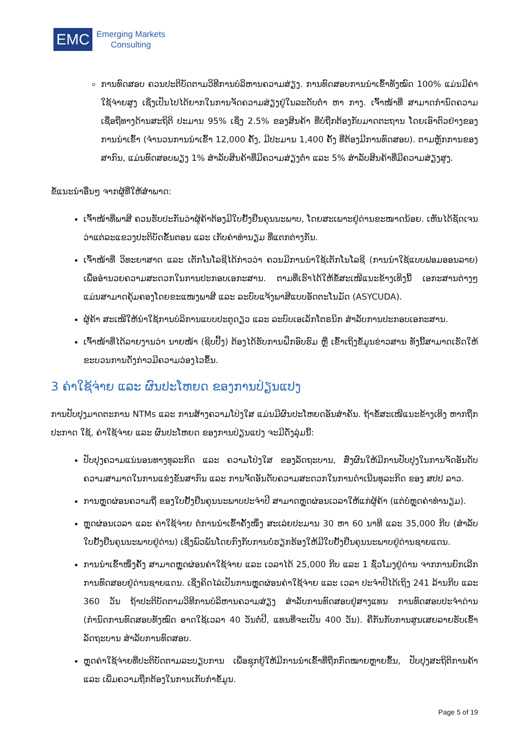EMC
Emerging Markets
Consulting
ການທົດສອບ ຄວນປະຕິບັດຕາມວິທີການບໍລິຫານຄວາມສ່ຽງ. ການທົດສອບການນຳເຂົ້າທັງໝົດ 100% ແມ່ນມີຄ່າໃຊ້ຈ່າຍສູງ ເຊິ່ງເປັນໄປໄດ້ຍາກໃນການຈັດຄວາມສ່ຽງຢູ່ໃນລະດັບຕໍ່າ ຫາ ກາງ. ເຈົ້າໜ້າທີ່ ສາມາດກຳນົດຄວາມເຊື່ອຖືທາງດ້ານສະຖິຕິ ປະມານ 95% ເຊິ່ງ 2.5% ຂອງສິນຄ້າ ທີ່ບໍ່ຖືກຕ້ອງກັບມາດຕະຖານ ໂດຍເອົາຕົວຢ່າງຂອງການນຳເຂົ້າ (ຈຳນວນການນຳເຂົ້າ 12,000 ຄັ້ງ, ມີປະມານ 1,400 ຄັ້ງ ທີ່ຕ້ອງມີການທົດສອບ). ຕາມຫຼັກການຂອງສາກົນ, ແມ່ນທົດສອບພຽງ 1% ສຳລັບສິນຄ້າທີ່ມີຄວາມສ່ຽງຕໍ່າ ແລະ 5% ສຳລັບສິນຄ້າທີ່ມີຄວາມສ່ຽງສູງ.
ຂໍ້ແນະນຳອື່ນໆ ຈາກຜູ້ທີ່ໃຫ້ສຳພາດ:
ເຈົ້າໜ້າທີ່ພາສີ ຄວນຮັບປະກັນວ່າຜູ້ຄ້າຕ້ອງມີໃບຢັ້ງຢືນຄຸນນະພາບ, ໂດຍສະເພາະຢູ່ດ່ານຂະໜາດນ້ອຍ. ເຫັນໄດ້ຊັດເຈນວ່າແຕ່ລະແຂວງປະຕິບັດຂັ້ນຕອນ ແລະ ເກັບຄ່າທຳນຽມ ທີ່ແຕກຕ່າງກັນ.
ເຈົ້າໜ້າທີ່ ວິທະຍາສາດ ແລະ ເຕັກໂນໂລຊີໄດ້ກ່າວວ່າ ຄວນມີການນຳໃຊ້ເຕັກໂນໂລຊີ (ການນຳໃຊ້ແບບຟອມອອນລາຍ) ເພື່ອອຳນວຍຄວາມສະດວກໃນການປະກອບເອກະສານ. ຕາມທີ່ເຮົາໄດ້ໃຫ້ຂໍ້ສະເໜີແນະຂ້າງເທິງນີ້ ເອກະສານຕ່າງໆແມ່ນສາມາດຄຸ້ມຄອງໂດຍຂະແໜງພາສີ ແລະ ລະບົບແຈ້ງພາສີແບບອັດຕະໂນມັດ (ASYCUDA).
ຜູ້ຄ້າ ສະເໜີໃຫ້ນຳໃຊ້ການບໍລິການແບບປະຕູດຽວ ແລະ ລະບົບເອເລັກໂຕຣນິກ ສຳລັບການປະກອບເອກະສານ.
ເຈົ້າໜ້າທີ່ໄດ້ລາຍງານວ່າ ນາຍໜ້າ (ຊິບປິ້ງ) ຕ້ອງໄດ້ຮັບການຝຶກອົບຮົມ ຫຼື ເຂົ້າເຖິງຂໍ້ມູນຂ່າວສານ ທັງນີ້ສາມາດເຮັດໃຫ້ຂະບວນການດັ່ງກ່າວມີຄວາມວ່ອງໄວຂຶ້ນ.
3 ຄ່າໃຊ້ຈ່າຍ ແລະ ຜົນປະໂຫຍດ ຂອງການປ່ຽນແປງ
ການປັບປຸງມາດຕະການ NTMs ແລະ ການສ້າງຄວາມໂປ່ງໃສ ແມ່ນມີຜົນປະໂຫຍດອັນສຳຄັນ. ຖ້າຂໍ້ສະເໜີແນະຂ້າງເທິງ ຫາກຖືກປະກາດ ໃຊ້, ຄ່າໃຊ້ຈ່າຍ ແລະ ຜົນປະໂຫຍດ ຂອງການປ່ຽນແປງ ຈະມີດັ່ງລຸ່ມນີ້:
ປັບປຸງຄວາມແນ່ນອນທາງທຸລະກິດ ແລະ ຄວາມໂປ່ງໃສ ຂອງລັດຖະບານ, ສົ່ງຜົນໃຫ້ມີການປັບປຸງໃນການຈັດອັນດັບຄວາມສາມາດໃນການແຂ່ງຂັນສາກົນ ແລະ ການຈັດອັນດັບຄວາມສະດວກໃນການດຳເນີນທຸລະກິດ ຂອງ ສປປ ລາວ.
ການຫຼຸດຜ່ອນຄວາມຖີ່ ຂອງໃບຢັ້ງຢືນຄຸນນະພາບປະຈຳປີ ສາມາດຫຼຸດຜ່ອນເວລາໃຫ້ແກ່ຜູ້ຄ້າ (ແຕ່ບໍ່ຫຼຸດຄ່າທຳນຽມ).
ຫຼຸດຜ່ອນເວລາ ແລະ ຄ່າໃຊ້ຈ່າຍ ຕໍ່ການນຳເຂົ້າຄັ້ງໜຶ່ງ ສະເລ່ຍປະມານ 30 ຫາ 60 ນາທີ ແລະ 35,000 ກີບ (ສຳລັບໃບຢັ້ງຢືນຄຸນນະພາບຢູ່ດ່ານ) ເຊິ່ງພົວພັນໂດຍກົງກັບການບໍ່ຮຽກຮ້ອງໃຫ້ມີໃບຢັ້ງຢືນຄຸນນະພາບຢູ່ດ່ານຊາຍແດນ.
ການນຳເຂົ້າໜຶ່ງຄັ້ງ ສາມາດຫຼຸດຜ່ອນຄ່າໃຊ້ຈ່າຍ ແລະ ເວລາໄດ້ 25,000 ກີບ ແລະ 1 ຊົ່ວໂມງຢູ່ດ່ານ ຈາກການຍົກເລີກການທົດສອບຢູ່ດ່ານຊາຍແດນ. ເຊິ່ງຄິດໄລ່ເປັນການຫຼຸດຜ່ອນຄ່າໃຊ້ຈ່າຍ ແລະ ເວລາ ປະຈຳປີໄດ້ເຖິງ 241 ລ້ານກີບ ແລະ 360 ວັນ ຖ້າປະຕິບັດຕາມວິທີການບໍລິຫານຄວາມສ່ຽງ ສຳລັບການທົດສອບຢູ່ສາງແທນ ການທົດສອບປະຈຳດ່ານ (ກຳນົດການທົດສອບທັງໝົດ ອາດໃຊ້ເວລາ 40 ວັນຕໍ່ປີ, ແທນທີ່ຈະເປັນ 400 ວັນ). ຄືກັນກັບການສູນເສຍລາຍຮັບເຂົ້າລັດຖະບານ ສຳລັບການທົດສອບ.
ຫຼຸດຄ່າໃຊ້ຈ່າຍທີ່ປະຕິບັດຕາມລະບຽບການ ເພື່ອຊຸກຍູ້ໃຫ້ມີການນຳເຂົ້າທີ່ຖືກກົດໝາຍຫຼາຍຂຶ້ນ, ປັບປຸງສະຖິຕິການຄ້າ ແລະ ເພີ່ມຄວາມຖືກຕ້ອງໃນການເກັບກຳຂໍ້ມູນ.
Page 5 of 19